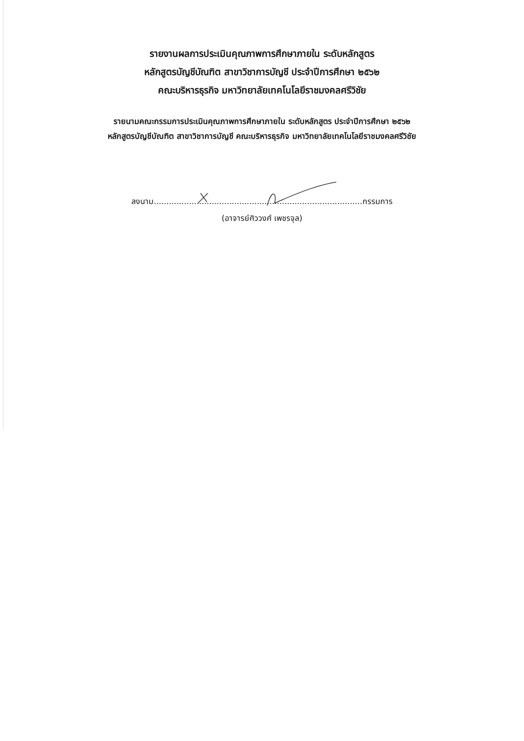รายงานผลการประเมินคุณภาพการศึกษาภายใน ระดับหลักสูตร
หลักสูตรบัญชีบัณฑิต สาขาวิชาการบัญชี ประจำปีการศึกษา ๒๕๖๒
คณะบริหารธุรกิจ มหาวิทยาลัยเทคโนโลยีราชมงคลศรีวิชัย
รายนามคณะกรรมการประเมินคุณภาพการศึกษาภายใน ระดับหลักสูตร ประจำปีการศึกษา ๒๕๖๒
หลักสูตรบัญชีบัณฑิต สาขาวิชาการบัญชี คณะบริหารธุรกิจ มหาวิทยาลัยเทคโนโลยีราชมงคลศรีวิชัย
ลงนาม...................................................................................กรรมการ
(อาจารย์ศิววงศ์ เพชรจุล)